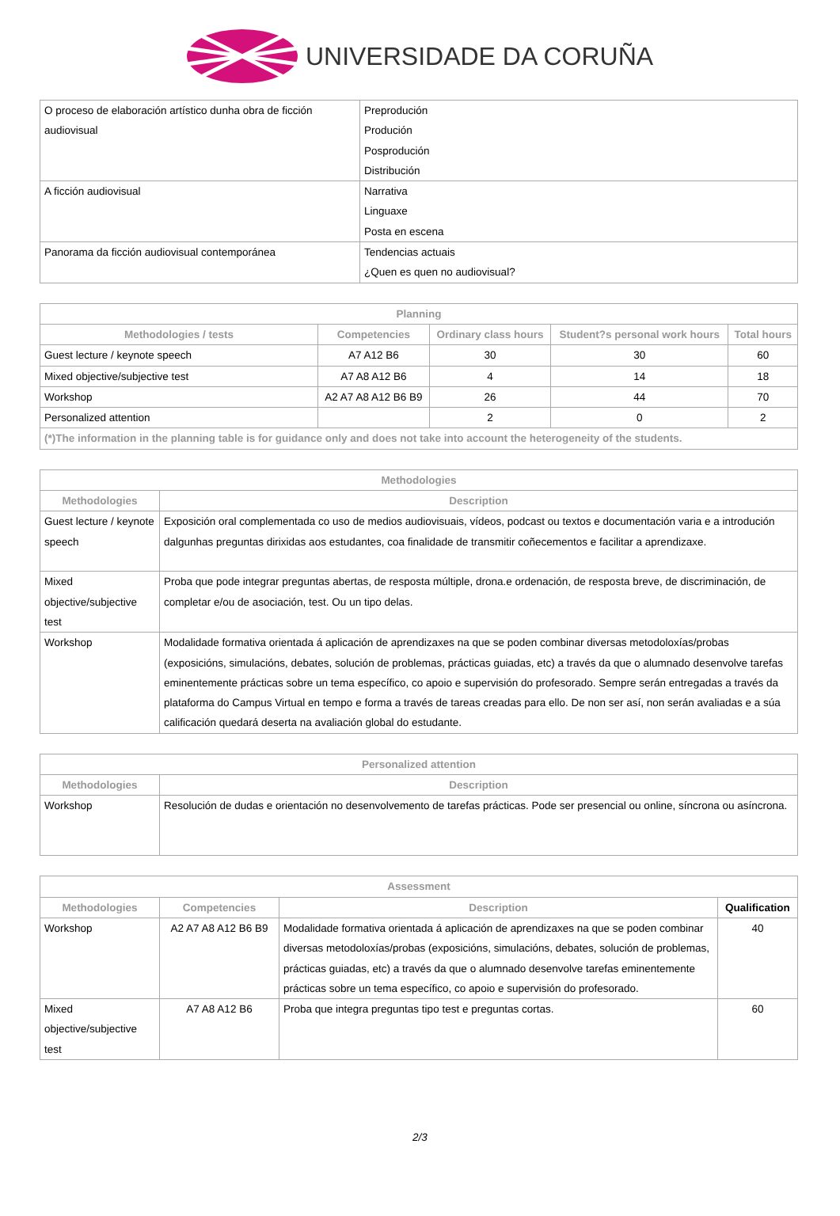UNIVERSIDADE DA CORUÑA
| O proceso de elaboración artístico dunha obra de ficción audiovisual | Preprodución Produción Posprodución Distribución |
| A ficción audiovisual | Narrativa Linguaxe Posta en escena |
| Panorama da ficción audiovisual contemporánea | Tendencias actuais ¿Quen es quen no audiovisual? |
| Planning | | | | |
| --- | --- | --- | --- | --- |
| Methodologies / tests | Competencies | Ordinary class hours | Student?s personal work hours | Total hours |
| Guest lecture / keynote speech | A7 A12 B6 | 30 | 30 | 60 |
| Mixed objective/subjective test | A7 A8 A12 B6 | 4 | 14 | 18 |
| Workshop | A2 A7 A8 A12 B6 B9 | 26 | 44 | 70 |
| Personalized attention | | 2 | 0 | 2 |
| (*)The information in the planning table is for guidance only and does not take into account the heterogeneity of the students. | | | | |
| Methodologies | |
| --- | --- |
| Methodologies | Description |
| Guest lecture / keynote speech | Exposición oral complementada co uso de medios audiovisuais, vídeos, podcast ou textos e documentación varia e a introdución dalgunhas preguntas dirixidas aos estudantes, coa finalidade de transmitir coñecementos e facilitar a aprendizaxe. |
| Mixed objective/subjective test | Proba que pode integrar preguntas abertas, de resposta múltiple, drona.e ordenación, de resposta breve, de discriminación, de completar e/ou de asociación, test. Ou un tipo delas. |
| Workshop | Modalidade formativa orientada á aplicación de aprendizaxes na que se poden combinar diversas metodoloxías/probas (exposicións, simulacións, debates, solución de problemas, prácticas guiadas, etc) a través da que o alumnado desenvolve tarefas eminentemente prácticas sobre un tema específico, co apoio e supervisión do profesorado. Sempre serán entregadas a través da plataforma do Campus Virtual en tempo e forma a través de tareas creadas para ello. De non ser así, non serán avaliadas e a súa calificación quedará deserta na avaliación global do estudante. |
| Personalized attention | |
| --- | --- |
| Methodologies | Description |
| Workshop | Resolución de dudas e orientación no desenvolvemento de tarefas prácticas. Pode ser presencial ou online, síncrona ou asíncrona. |
| Assessment | | | |
| --- | --- | --- | --- |
| Methodologies | Competencies | Description | Qualification |
| Workshop | A2 A7 A8 A12 B6 B9 | Modalidade formativa orientada á aplicación de aprendizaxes na que se poden combinar diversas metodoloxías/probas (exposicións, simulacións, debates, solución de problemas, prácticas guiadas, etc) a través da que o alumnado desenvolve tarefas eminentemente prácticas sobre un tema específico, co apoio e supervisión do profesorado. | 40 |
| Mixed objective/subjective test | A7 A8 A12 B6 | Proba que integra preguntas tipo test e preguntas cortas. | 60 |
2/3